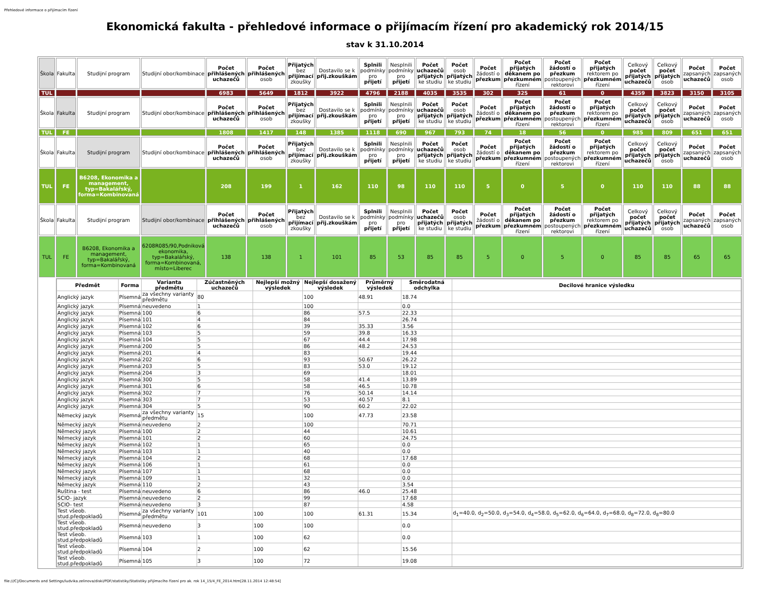Přehledové informace o přijímacím řízení
Ekonomická fakulta - přehledové informace o přijímacím řízení pro akademický rok 2014/15
stav k 31.10.2014
| Škola | Fakulta | Studijní program | Studijní obor/kombinace | Počet přihlášených uchazečů | Počet přihlášených osob | Přijatých bez přijímací zkoušky | Dostavilo se k přij.zkouškám | Splnili podmínky pro přijetí | Nesplnili podmínky pro přijetí | Počet uchazečů přijatých ke studiu | Počet osob přijatých ke studiu | Počet žádostí o přezkum | Počet přijatých děkanem po přezkumném řízení | Počet žádostí o přezkum postoupených rektorovi | Počet přijatých rektorem po přezkumném řízení | Celkový počet přijatých uchazečů | Celkový počet přijatých osob | Počet zapsaných uchazečů | Počet zapsaných osob |
| --- | --- | --- | --- | --- | --- | --- | --- | --- | --- | --- | --- | --- | --- | --- | --- | --- | --- | --- | --- |
| TUL | | | | 6983 | 5649 | 1812 | 3922 | 4796 | 2188 | 4035 | 3535 | 302 | 325 | 61 | 0 | 4359 | 3823 | 3150 | 3105 |
| Škola | Fakulta | Studijní program | Studijní obor/kombinace | Počet přihlášených uchazečů | Počet přihlášených osob | Přijatých bez přijímací zkoušky | Dostavilo se k přij.zkouškám | Splnili podmínky pro přijetí | Nesplnili podmínky pro přijetí | Počet uchazečů přijatých ke studiu | Počet osob přijatých ke studiu | Počet žádostí o přezkum | Počet přijatých děkanem po přezkumném řízení | Počet žádostí o přezkum postoupených rektorovi | Počet přijatých rektorem po přezkumném řízení | Celkový počet přijatých uchazečů | Celkový počet přijatých osob | Počet zapsaných uchazečů | Počet zapsaných osob |
| TUL | FE | | | 1808 | 1417 | 148 | 1385 | 1118 | 690 | 967 | 793 | 74 | 18 | 56 | 0 | 985 | 809 | 651 | 651 |
| Škola | Fakulta | Studijní program | Studijní obor/kombinace | Počet přihlášených uchazečů | Počet přihlášených osob | Přijatých bez přijímací zkoušky | Dostavilo se k přij.zkouškám | Splnili podmínky pro přijetí | Nesplnili podmínky pro přijetí | Počet uchazečů přijatých ke studiu | Počet osob přijatých ke studiu | Počet žádostí o přezkum | Počet přijatých děkanem po přezkumném řízení | Počet žádostí o přezkum postoupených rektorovi | Počet přijatých rektorem po přezkumném řízení | Celkový počet přijatých uchazečů | Celkový počet přijatých osob | Počet zapsaných uchazečů | Počet zapsaných osob |
| TUL | FE | B6208, Ekonomika a management, typ=Bakalářský, forma=Kombinovaná | | 208 | 199 | 1 | 162 | 110 | 98 | 110 | 110 | 5 | 0 | 5 | 0 | 110 | 110 | 88 | 88 |
| Škola | Fakulta | Studijní program | Studijní obor/kombinace | Počet přihlášených uchazečů | Počet přihlášených osob | Přijatých bez přijímací zkoušky | Dostavilo se k přij.zkouškám | Splnili podmínky pro přijetí | Nesplnili podmínky pro přijetí | Počet uchazečů přijatých ke studiu | Počet osob přijatých ke studiu | Počet žádostí o přezkum | Počet přijatých děkanem po přezkumném řízení | Počet žádostí o přezkum postoupených rektorovi | Počet přijatých rektorem po přezkumném řízení | Celkový počet přijatých uchazečů | Celkový počet přijatých osob | Počet zapsaných uchazečů | Počet zapsaných osob |
| TUL | FE | B6208, Ekonomika a management, typ=Bakalářský, forma=Kombinovaná | 6208R085/90,Podniková ekonomika, typ=Bakalářský, forma=Kombinovaná, místo=Liberec | 138 | 138 | 1 | 101 | 85 | 53 | 85 | 85 | 5 | 0 | 5 | 0 | 85 | 85 | 65 | 65 |
| | / Předmět / Forma / Varianta předmětu / Zúčastněných uchazečů / Nejlepší možný výsledek / Nejlepší dosažený výsledek / Průměrný výsledek / Směrodatná odchylka / Decilové hranice výsledku / / --- / --- / --- / --- / --- / --- / --- / --- / --- / / Anglický jazyk / Písemná / za všechny varianty předmětu / 80 / / 100 / 48.91 / 18.74 / / / Anglický jazyk / Písemná / neuvedeno / 1 / / 100 / / 0.0 / / / Anglický jazyk / Písemná / 100 / 6 / / 86 / 57.5 / 22.33 / / / Anglický jazyk / Písemná / 101 / 4 / / 84 / / 26.74 / / / Anglický jazyk / Písemná / 102 / 6 / / 39 / 35.33 / 3.56 / / / Anglický jazyk / Písemná / 103 / 5 / / 59 / 39.8 / 16.33 / / / Anglický jazyk / Písemná / 104 / 5 / / 67 / 44.4 / 17.98 / / / Anglický jazyk / Písemná / 200 / 5 / / 86 / 48.2 / 24.53 / / / Anglický jazyk / Písemná / 201 / 4 / / 83 / / 19.44 / / / Anglický jazyk / Písemná / 202 / 6 / / 93 / 50.67 / 26.22 / / / Anglický jazyk / Písemná / 203 / 5 / / 83 / 53.0 / 19.12 / / / Anglický jazyk / Písemná / 204 / 3 / / 69 / / 18.01 / / / Anglický jazyk / Písemná / 300 / 5 / / 58 / 41.4 / 13.89 / / / Anglický jazyk / Písemná / 301 / 6 / / 58 / 46.5 / 10.78 / / / Anglický jazyk / Písemná / 302 / 7 / / 76 / 50.14 / 14.14 / / / Anglický jazyk / Písemná / 303 / 7 / / 53 / 40.57 / 8.1 / / / Anglický jazyk / Písemná / 304 / 5 / / 90 / 60.2 / 22.02 / / / Německý jazyk / Písemná / za všechny varianty předmětu / 15 / / 100 / 47.73 / 23.58 / / / Německý jazyk / Písemná / neuvedeno / 2 / / 100 / / 70.71 / / / Německý jazyk / Písemná / 100 / 2 / / 44 / / 10.61 / / / Německý jazyk / Písemná / 101 / 2 / / 60 / / 24.75 / / / Německý jazyk / Písemná / 102 / 1 / / 65 / / 0.0 / / / Německý jazyk / Písemná / 103 / 1 / / 40 / / 0.0 / / / Německý jazyk / Písemná / 104 / 2 / / 68 / / 17.68 / / / Německý jazyk / Písemná / 106 / 1 / / 61 / / 0.0 / / / Německý jazyk / Písemná / 107 / 1 / / 68 / / 0.0 / / / Německý jazyk / Písemná / 109 / 1 / / 32 / / 0.0 / / / Německý jazyk / Písemná / 110 / 2 / / 43 / / 3.54 / / / Ruština - test / Písemná / neuvedeno / 6 / / 86 / 46.0 / 25.48 / / / SCIO- jazyk / Písemná / neuvedeno / 2 / / 99 / / 17.68 / / / SCIO- test / Písemná / neuvedeno / 3 / / 87 / / 4.58 / / / Test všeob. stud.předpokladů / Písemná / za všechny varianty předmětu / 101 / 100 / 100 / 61.31 / 15.34 / d<sub>1</sub>=40.0, d<sub>2</sub>=50.0, d<sub>3</sub>=54.0, d<sub>4</sub>=58.0, d<sub>5</sub>=62.0, d<sub>6</sub>=64.0, d<sub>7</sub>=68.0, d<sub>8</sub>=72.0, d<sub>8</sub>=80.0 / / Test všeob. stud.předpokladů / Písemná / neuvedeno / 3 / 100 / 100 / / 0.0 / / / Test všeob. stud.předpokladů / Písemná / 103 / 1 / 100 / 62 / / 0.0 / / / Test všeob. stud.předpokladů / Písemná / 104 / 2 / 100 / 62 / / 15.56 / / / Test všeob. stud.předpokladů / Písemná / 105 / 3 / 100 / 72 / / 19.08 / / | | | | | | | | | | | | | | | | | | |
file:///C|/Documents and Settings/ludvika.zelinova/diski/PDF/statistiky/Statistiky přijímacího řízení pro ak. rok 14_15/4_FE_2014.htm[28.11.2014 12:48:54]